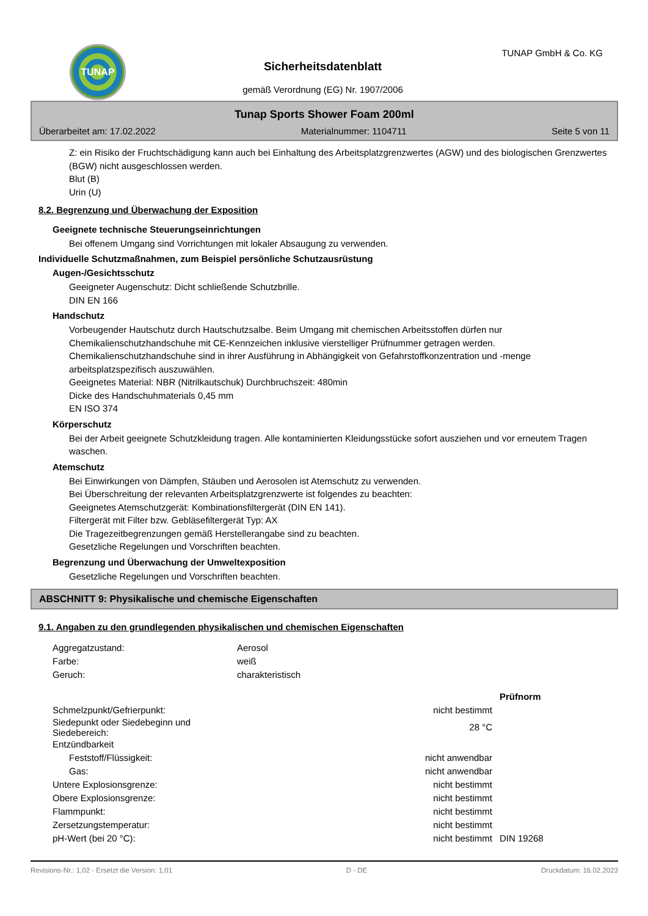TUNAP
Sicherheitsdatenblatt
gemäß Verordnung (EG) Nr. 1907/2006
TUNAP GmbH & Co. KG
Tunap Sports Shower Foam 200ml
Überarbeitet am: 17.02.2022 Materialnummer: 1104711 Seite 5 von 11
Z: ein Risiko der Fruchtschädigung kann auch bei Einhaltung des Arbeitsplatzgrenzwertes (AGW) und des biologischen Grenzwertes (BGW) nicht ausgeschlossen werden.
Blut (B)
Urin (U)
8.2. Begrenzung und Überwachung der Exposition
Geeignete technische Steuerungseinrichtungen
Bei offenem Umgang sind Vorrichtungen mit lokaler Absaugung zu verwenden.
Individuelle Schutzmaßnahmen, zum Beispiel persönliche Schutzausrüstung
Augen-/Gesichtsschutz
Geeigneter Augenschutz: Dicht schließende Schutzbrille.
DIN EN 166
Handschutz
Vorbeugender Hautschutz durch Hautschutzsalbe. Beim Umgang mit chemischen Arbeitsstoffen dürfen nur Chemikalienschutzhandschuhe mit CE-Kennzeichen inklusive vierstelliger Prüfnummer getragen werden. Chemikalienschutzhandschuhe sind in ihrer Ausführung in Abhängigkeit von Gefahrstoffkonzentration und -menge arbeitsplatzspezifisch auszuwählen.
Geeignetes Material: NBR (Nitrilkautschuk) Durchbruchszeit: 480min
Dicke des Handschuhmaterials 0,45 mm
EN ISO 374
Körperschutz
Bei der Arbeit geeignete Schutzkleidung tragen. Alle kontaminierten Kleidungsstücke sofort ausziehen und vor erneutem Tragen waschen.
Atemschutz
Bei Einwirkungen von Dämpfen, Stäuben und Aerosolen ist Atemschutz zu verwenden.
Bei Überschreitung der relevanten Arbeitsplatzgrenzwerte ist folgendes zu beachten:
Geeignetes Atemschutzgerät: Kombinationsfiltergerät (DIN EN 141).
Filtergerät mit Filter bzw. Gebläsefiltergerät Typ: AX
Die Tragezeitbegrenzungen gemäß Herstellerangabe sind zu beachten.
Gesetzliche Regelungen und Vorschriften beachten.
Begrenzung und Überwachung der Umweltexposition
Gesetzliche Regelungen und Vorschriften beachten.
ABSCHNITT 9: Physikalische und chemische Eigenschaften
9.1. Angaben zu den grundlegenden physikalischen und chemischen Eigenschaften
| Aggregatzustand: | Aerosol |
| Farbe: | weiß |
| Geruch: | charakteristisch |
| | | Prüfnorm |
| --- | --- | --- |
| Schmelzpunkt/Gefrierpunkt: | nicht bestimmt | |
| Siedepunkt oder Siedebeginn und Siedebereich: | 28 °C | |
| Entzündbarkeit | | |
| Feststoff/Flüssigkeit: | nicht anwendbar | |
| Gas: | nicht anwendbar | |
| Untere Explosionsgrenze: | nicht bestimmt | |
| Obere Explosionsgrenze: | nicht bestimmt | |
| Flammpunkt: | nicht bestimmt | |
| Zersetzungstemperatur: | nicht bestimmt | |
| pH-Wert (bei 20 °C): | nicht bestimmt | DIN 19268 |
Revisions-Nr.: 1,02 - Ersetzt die Version: 1,01 D - DE Druckdatum: 16.02.2023